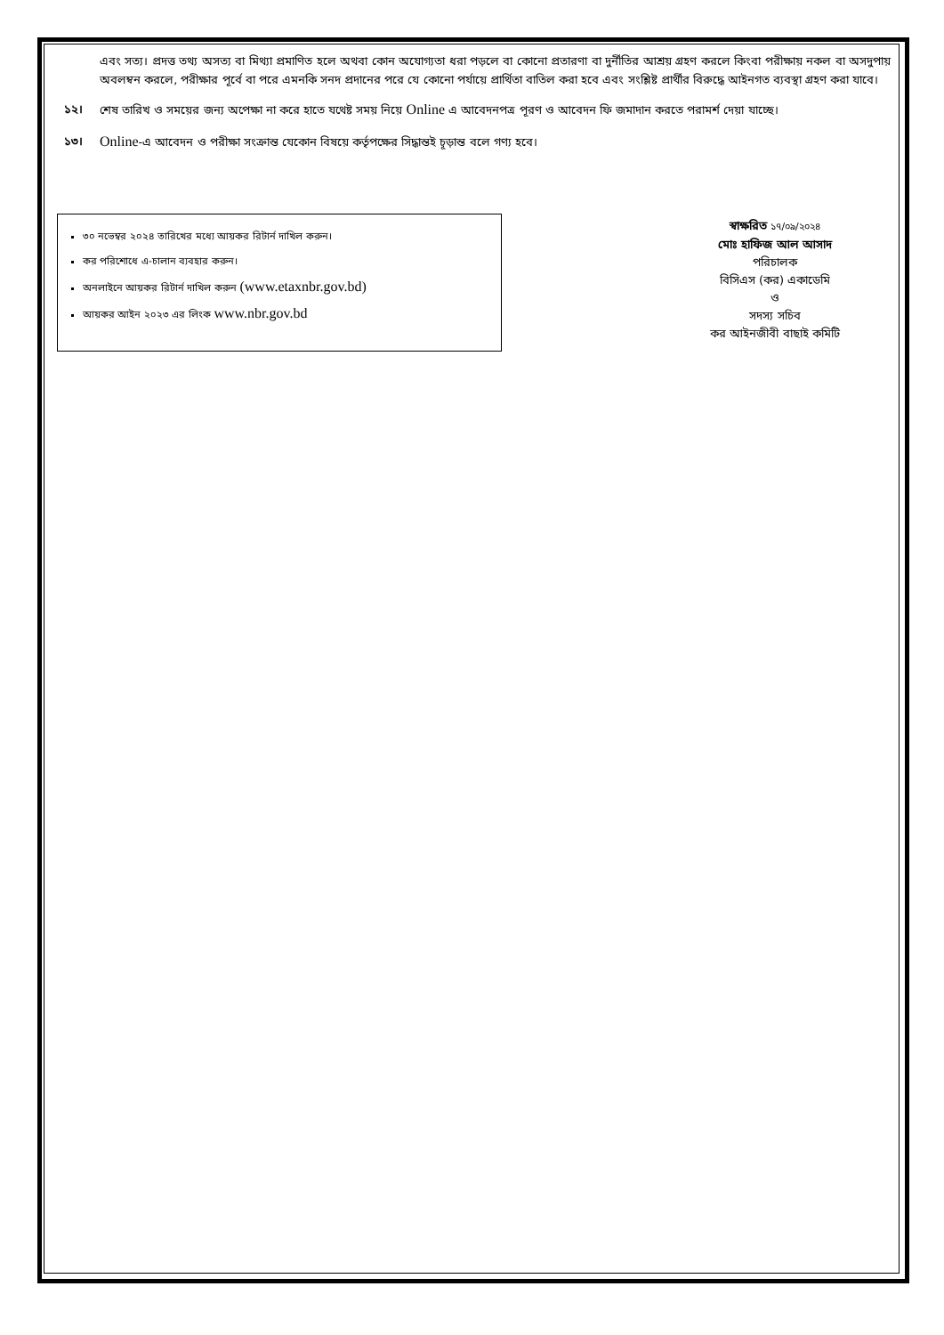এবং সত্য। প্রদত্ত তথ্য অসত্য বা মিথ্যা প্রমাণিত হলে অথবা কোন অযোগ্যতা ধরা পড়লে বা কোনো প্রতারণা বা দুর্নীতির আশ্রয় গ্রহণ করলে কিংবা পরীক্ষায় নকল বা অসদুপায় অবলম্বন করলে, পরীক্ষার পূর্বে বা পরে এমনকি সনদ প্রদানের পরে যে কোনো পর্যায়ে প্রার্থিতা বাতিল করা হবে এবং সংশ্লিষ্ট প্রার্থীর বিরুদ্ধে আইনগত ব্যবস্থা গ্রহণ করা যাবে।
১২। শেষ তারিখ ও সময়ের জন্য অপেক্ষা না করে হাতে যথেষ্ট সময় নিয়ে Online এ আবেদনপত্র পূরণ ও আবেদন ফি জমাদান করতে পরামর্শ দেয়া যাচ্ছে।
১৩। Online-এ আবেদন ও পরীক্ষা সংক্রান্ত যেকোন বিষয়ে কর্তৃপক্ষের সিদ্ধান্তই চূড়ান্ত বলে গণ্য হবে।
৩০ নভেম্বর ২০২৪ তারিখের মধ্যে আয়কর রিটার্ন দাখিল করুন।
কর পরিশোধে এ-চালান ব্যবহার করুন।
অনলাইনে আয়কর রিটার্ন দাখিল করুন (www.etaxnbr.gov.bd)
আয়কর আইন ২০২৩ এর লিংক www.nbr.gov.bd
স্বাক্ষরিত ১৭/০৯/২০২৪
মোঃ হাফিজ আল আসাদ
পরিচালক
বিসিএস (কর) একাডেমি
ও
সদস্য সচিব
কর আইনজীবী বাছাই কমিটি